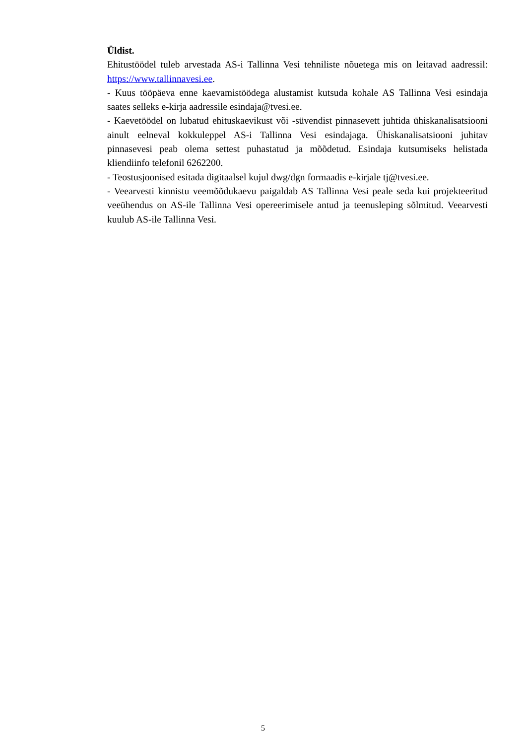Üldist.
Ehitustöödel tuleb arvestada AS-i Tallinna Vesi tehniliste nõuetega mis on leitavad aadressil: https://www.tallinnavesi.ee.
- Kuus tööpäeva enne kaevamistöödega alustamist kutsuda kohale AS Tallinna Vesi esindaja saates selleks e-kirja aadressile esindaja@tvesi.ee.
- Kaevetöödel on lubatud ehituskaevikust või -süvendist pinnasevett juhtida ühiskanalisatsiooni ainult eelneval kokkuleppel AS-i Tallinna Vesi esindajaga. Ühiskanalisatsiooni juhitav pinnasevesi peab olema settest puhastatud ja mõõdetud. Esindaja kutsumiseks helistada kliendiinfo telefonil 6262200.
- Teostusjoonised esitada digitaalsel kujul dwg/dgn formaadis e-kirjale tj@tvesi.ee.
- Veearvesti kinnistu veemõõdukaevu paigaldab AS Tallinna Vesi peale seda kui projekteeritud veeühendus on AS-ile Tallinna Vesi opereerimisele antud ja teenusleping sõlmitud. Veearvesti kuulub AS-ile Tallinna Vesi.
5